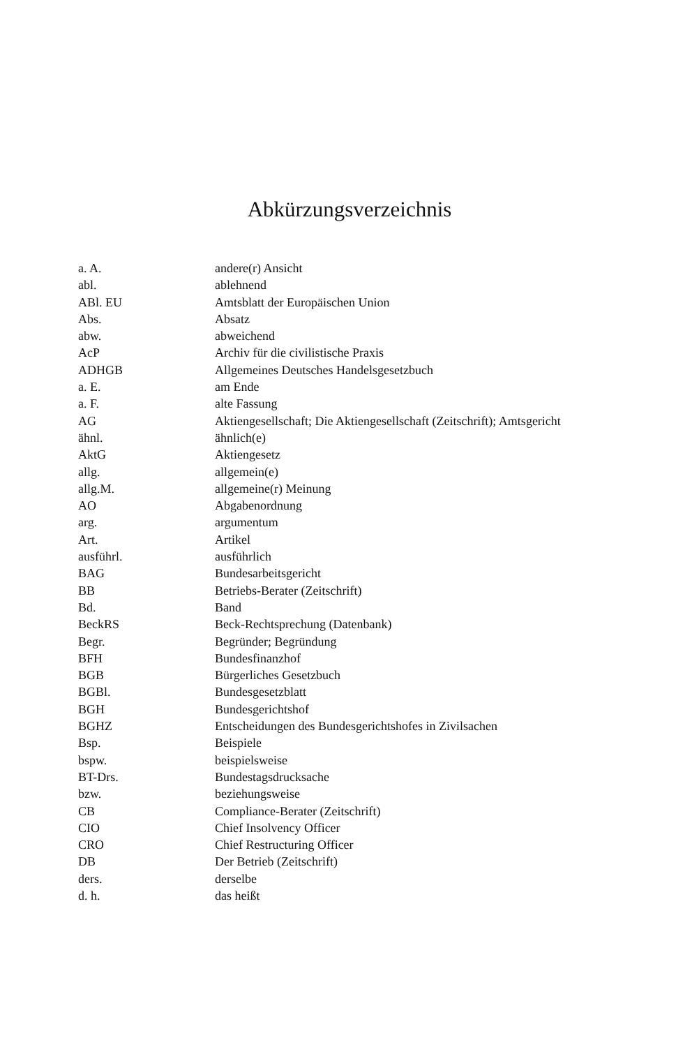Abkürzungsverzeichnis
| a. A. | andere(r) Ansicht |
| abl. | ablehnend |
| ABl. EU | Amtsblatt der Europäischen Union |
| Abs. | Absatz |
| abw. | abweichend |
| AcP | Archiv für die civilistische Praxis |
| ADHGB | Allgemeines Deutsches Handelsgesetzbuch |
| a. E. | am Ende |
| a. F. | alte Fassung |
| AG | Aktiengesellschaft; Die Aktiengesellschaft (Zeitschrift); Amtsgericht |
| ähnl. | ähnlich(e) |
| AktG | Aktiengesetz |
| allg. | allgemein(e) |
| allg.M. | allgemeine(r) Meinung |
| AO | Abgabenordnung |
| arg. | argumentum |
| Art. | Artikel |
| ausführl. | ausführlich |
| BAG | Bundesarbeitsgericht |
| BB | Betriebs-Berater (Zeitschrift) |
| Bd. | Band |
| BeckRS | Beck-Rechtsprechung (Datenbank) |
| Begr. | Begründer; Begründung |
| BFH | Bundesfinanzhof |
| BGB | Bürgerliches Gesetzbuch |
| BGBl. | Bundesgesetzblatt |
| BGH | Bundesgerichtshof |
| BGHZ | Entscheidungen des Bundesgerichtshofes in Zivilsachen |
| Bsp. | Beispiele |
| bspw. | beispielsweise |
| BT-Drs. | Bundestagsdrucksache |
| bzw. | beziehungsweise |
| CB | Compliance-Berater (Zeitschrift) |
| CIO | Chief Insolvency Officer |
| CRO | Chief Restructuring Officer |
| DB | Der Betrieb (Zeitschrift) |
| ders. | derselbe |
| d. h. | das heißt |